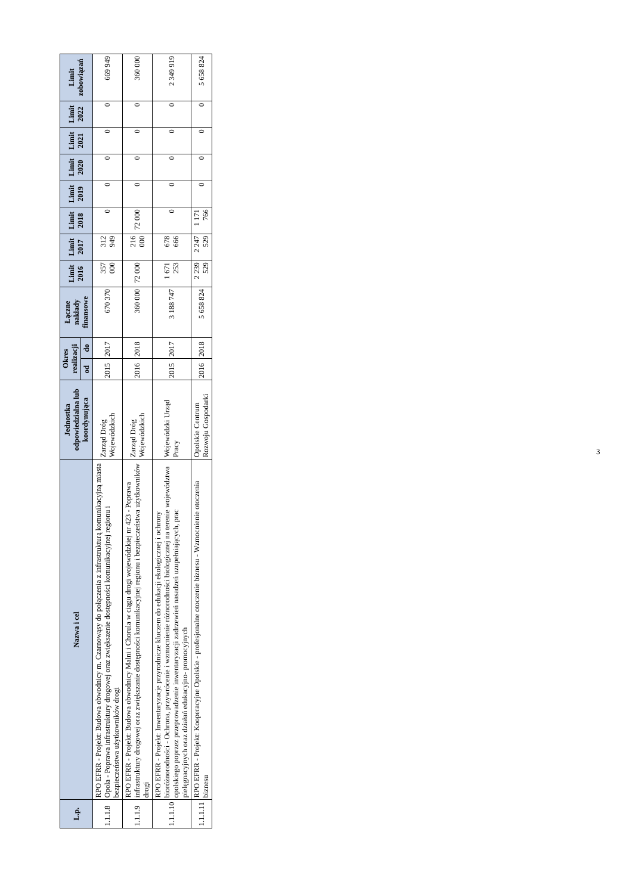| L.p. | Nazwa i cel | Jednostka odpowiedzialna lub koordynująca | Okres realizacji | | Łączne nakłady finansowe | Limit 2016 | Limit 2017 | Limit 2018 | Limit 2019 | Limit 2020 | Limit 2021 | Limit 2022 | Limit zobowiązań |
| --- | --- | --- | --- | --- | --- | --- | --- | --- | --- | --- | --- | --- | --- |
| | | | od | do | | | | | | | | | |
| 1.1.1.8 | RPO EFRR - Projekt: Budowa obwodnicy m. Czarnowąsy do połączenia z infrastrukturą komunikacyjną miasta Opola - Poprawa infrastruktury drogowej oraz zwiększenie dostępności komunikacyjnej regionu i bezpieczeństwa użytkowników drogi | Zarząd Dróg Wojewódzkich | 2015 | 2017 | 670 370 | 357 000 | 312 949 | 0 | 0 | 0 | 0 | 0 | 669 949 |
| 1.1.1.9 | RPO EFRR - Projekt: Budowa obwodnicy Malni i Chorula w ciągu drogi wojewódzkiej nr 423 - Poprawa infrastruktury drogowej oraz zwiększanie dostępności komunikacyjnej regionu i bezpieczeństwa użytkowników drogi | Zarząd Dróg Wojewódzkich | 2016 | 2018 | 360 000 | 72 000 | 216 000 | 72 000 | 0 | 0 | 0 | 0 | 360 000 |
| 1.1.1.10 | RPO EFRR - Projekt: Inwentaryzacje przyrodnicze kluczem do edukacji ekologicznej i ochrony bioróżnorodności - Ochrona, przywrócenie i wzmocnienie różnorodności biologicznej na terenie województwa opolskiego poprzez przeprowadzenie inwentaryzacji zadrzewień nasadzeń uzupełniających, prac pielęgnacyjnych oraz działań edukacyjno- promocyjnych | Wojewódzki Urząd Pracy | 2015 | 2017 | 3 188 747 | 1 671 253 | 678 666 | 0 | 0 | 0 | 0 | 0 | 2 349 919 |
| 1.1.1.11 | RPO EFRR - Projekt: Kooperacyjne Opolskie - profesjonalne otoczenie biznesu - Wzmocnienie otoczenia biznesu | Opolskie Centrum Rozwoju Gospodarki | 2016 | 2018 | 5 658 824 | 2 239 529 | 2 247 529 | 1 171 766 | 0 | 0 | 0 | 0 | 5 658 824 |
3